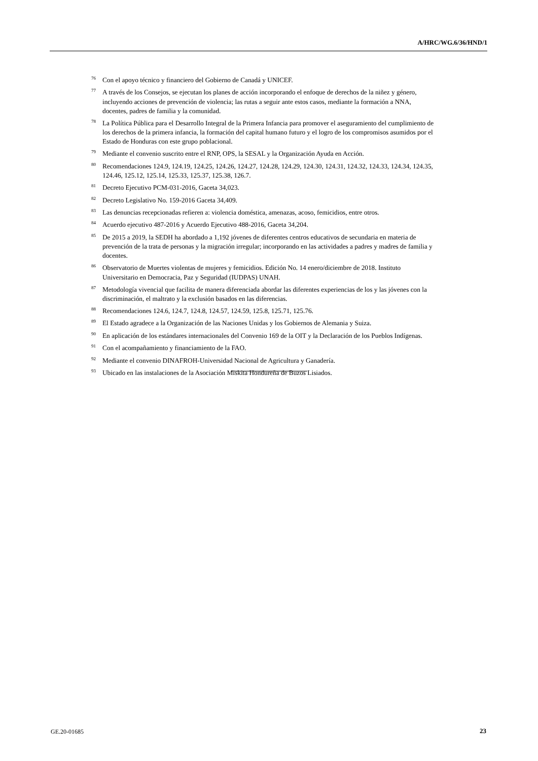A/HRC/WG.6/36/HND/1
<sup>76</sup> Con el apoyo técnico y financiero del Gobierno de Canadá y UNICEF.
<sup>77</sup> A través de los Consejos, se ejecutan los planes de acción incorporando el enfoque de derechos de la niñez y género, incluyendo acciones de prevención de violencia; las rutas a seguir ante estos casos, mediante la formación a NNA, docentes, padres de familia y la comunidad.
<sup>78</sup>La Política Pública para el Desarrollo Integral de la Primera Infancia para promover el aseguramiento del cumplimiento de los derechos de la primera infancia, la formación del capital humano futuro y el logro de los compromisos asumidos por el Estado de Honduras con este grupo poblacional.
<sup>79</sup> Mediante el convenio suscrito entre el RNP, OPS, la SESAL y la Organización Ayuda en Acción.
<sup>80</sup> Recomendaciones 124.9, 124.19, 124.25, 124.26, 124.27, 124.28, 124.29, 124.30, 124.31, 124.32, 124.33, 124.34, 124.35, 124.46, 125.12, 125.14, 125.33, 125.37, 125.38, 126.7.
<sup>81</sup> Decreto Ejecutivo PCM-031-2016, Gaceta 34,023.
<sup>82</sup> Decreto Legislativo No. 159-2016 Gaceta 34,409.
<sup>83</sup> Las denuncias recepcionadas refieren a: violencia doméstica, amenazas, acoso, femicidios, entre otros.
<sup>84</sup> Acuerdo ejecutivo 487-2016 y Acuerdo Ejecutivo 488-2016, Gaceta 34,204.
<sup>85</sup> De 2015 a 2019, la SEDH ha abordado a 1,192 jóvenes de diferentes centros educativos de secundaria en materia de prevención de la trata de personas y la migración irregular; incorporando en las actividades a padres y madres de familia y docentes.
<sup>86</sup> Observatorio de Muertes violentas de mujeres y femicidios. Edición No. 14 enero/diciembre de 2018. Instituto Universitario en Democracia, Paz y Seguridad (IUDPAS) UNAH.
<sup>87</sup> Metodología vivencial que facilita de manera diferenciada abordar las diferentes experiencias de los y las jóvenes con la discriminación, el maltrato y la exclusión basados en las diferencias.
<sup>88</sup> Recomendaciones 124.6, 124.7, 124.8, 124.57, 124.59, 125.8, 125.71, 125.76.
<sup>89</sup> El Estado agradece a la Organización de las Naciones Unidas y los Gobiernos de Alemania y Suiza.
<sup>90</sup> En aplicación de los estándares internacionales del Convenio 169 de la OIT y la Declaración de los Pueblos Indígenas.
<sup>91</sup> Con el acompañamiento y financiamiento de la FAO.
<sup>92</sup> Mediante el convenio DINAFROH-Universidad Nacional de Agricultura y Ganadería.
<sup>93</sup> Ubicado en las instalaciones de la Asociación Miskita Hondureña de Buzos Lisiados.
GE.20-01685 23